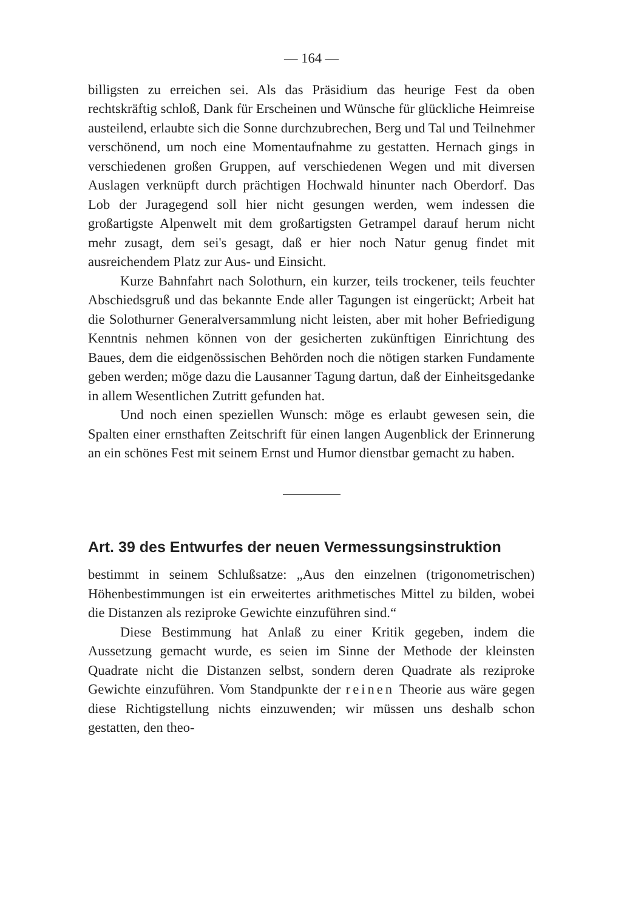— 164 —
billigsten zu erreichen sei. Als das Präsidium das heurige Fest da oben rechtskräftig schloß, Dank für Erscheinen und Wünsche für glückliche Heimreise austeilend, erlaubte sich die Sonne durchzubrechen, Berg und Tal und Teilnehmer verschönend, um noch eine Momentaufnahme zu gestatten. Hernach gings in verschiedenen großen Gruppen, auf verschiedenen Wegen und mit diversen Auslagen verknüpft durch prächtigen Hochwald hinunter nach Oberdorf. Das Lob der Juragegend soll hier nicht gesungen werden, wem indessen die großartigste Alpenwelt mit dem großartigsten Getrampel darauf herum nicht mehr zusagt, dem sei's gesagt, daß er hier noch Natur genug findet mit ausreichendem Platz zur Aus- und Einsicht.
Kurze Bahnfahrt nach Solothurn, ein kurzer, teils trockener, teils feuchter Abschiedsgruß und das bekannte Ende aller Tagungen ist eingerückt; Arbeit hat die Solothurner Generalversammlung nicht leisten, aber mit hoher Befriedigung Kenntnis nehmen können von der gesicherten zukünftigen Einrichtung des Baues, dem die eidgenössischen Behörden noch die nötigen starken Fundamente geben werden; möge dazu die Lausanner Tagung dartun, daß der Einheitsgedanke in allem Wesentlichen Zutritt gefunden hat.
Und noch einen speziellen Wunsch: möge es erlaubt gewesen sein, die Spalten einer ernsthaften Zeitschrift für einen langen Augenblick der Erinnerung an ein schönes Fest mit seinem Ernst und Humor dienstbar gemacht zu haben.
Art. 39 des Entwurfes der neuen Vermessungsinstruktion
bestimmt in seinem Schlußsatze: „Aus den einzelnen (trigonometrischen) Höhenbestimmungen ist ein erweitertes arithmetisches Mittel zu bilden, wobei die Distanzen als reziproke Gewichte einzuführen sind.“
Diese Bestimmung hat Anlaß zu einer Kritik gegeben, indem die Aussetzung gemacht wurde, es seien im Sinne der Methode der kleinsten Quadrate nicht die Distanzen selbst, sondern deren Quadrate als reziproke Gewichte einzuführen. Vom Standpunkte der reinen Theorie aus wäre gegen diese Richtigstellung nichts einzuwenden; wir müssen uns deshalb schon gestatten, den theo-